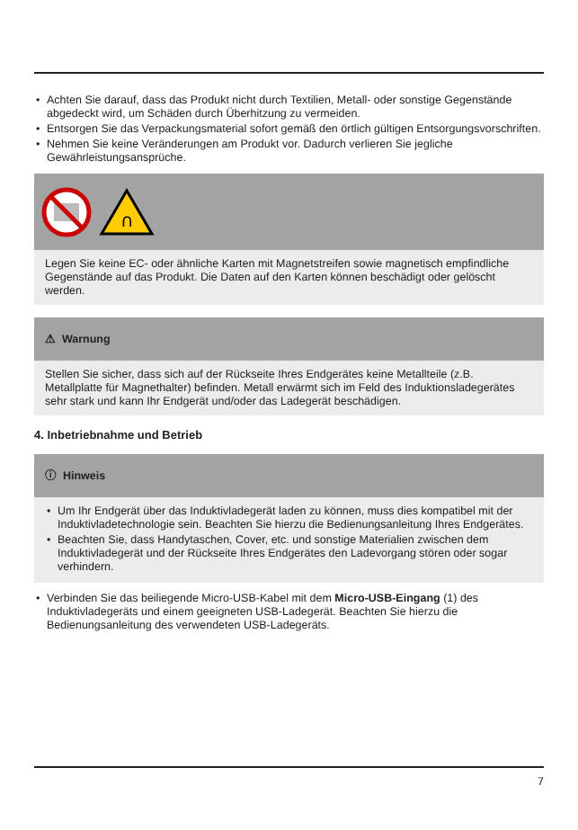• Achten Sie darauf, dass das Produkt nicht durch Textilien, Metall- oder sonstige Gegenstände abgedeckt wird, um Schäden durch Überhitzung zu vermeiden.
• Entsorgen Sie das Verpackungsmaterial sofort gemäß den örtlich gültigen Entsorgungsvorschriften.
• Nehmen Sie keine Veränderungen am Produkt vor. Dadurch verlieren Sie jegliche Gewährleistungsansprüche.
∩
Legen Sie keine EC- oder ähnliche Karten mit Magnetstreifen sowie magnetisch empfindliche Gegenstände auf das Produkt. Die Daten auf den Karten können beschädigt oder gelöscht werden.
⚠ Warnung
Stellen Sie sicher, dass sich auf der Rückseite Ihres Endgerätes keine Metallteile (z.B. Metallplatte für Magnethalter) befinden. Metall erwärmt sich im Feld des Induktionsladegerätes sehr stark und kann Ihr Endgerät und/oder das Ladegerät beschädigen.
4. Inbetriebnahme und Betrieb
ⓘ Hinweis
• Um Ihr Endgerät über das Induktivladegerät laden zu können, muss dies kompatibel mit der Induktivladetechnologie sein. Beachten Sie hierzu die Bedienungsanleitung Ihres Endgerätes.
• Beachten Sie, dass Handytaschen, Cover, etc. und sonstige Materialien zwischen dem Induktivladegerät und der Rückseite Ihres Endgerätes den Ladevorgang stören oder sogar verhindern.
• Verbinden Sie das beiliegende Micro-USB-Kabel mit dem Micro-USB-Eingang (1) des Induktivladegeräts und einem geeigneten USB-Ladegerät. Beachten Sie hierzu die Bedienungsanleitung des verwendeten USB-Ladegeräts.
7